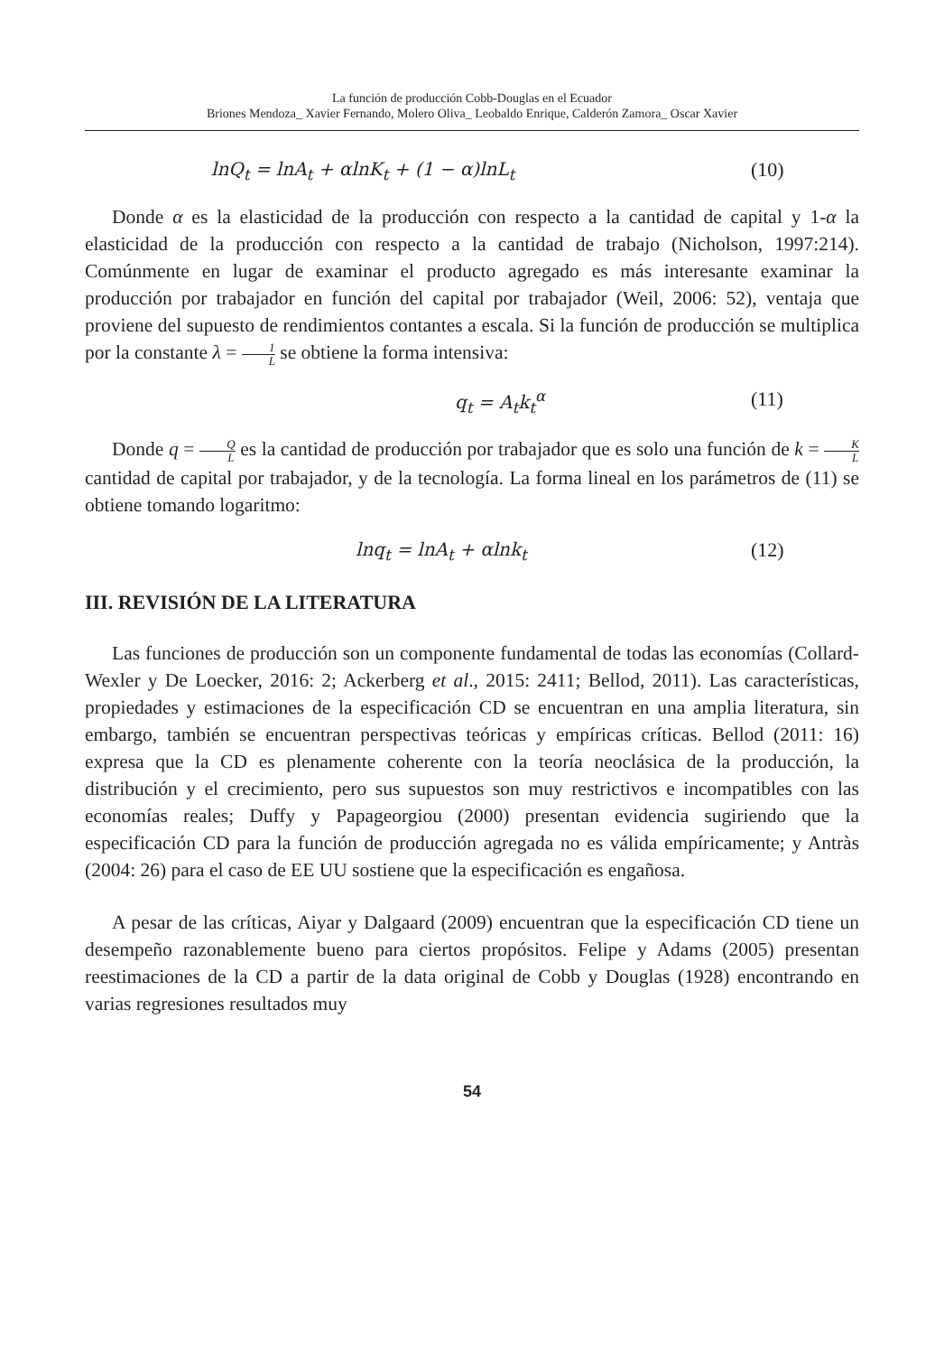La función de producción Cobb-Douglas en el Ecuador
Briones Mendoza_ Xavier Fernando, Molero Oliva_ Leobaldo Enrique, Calderón Zamora_ Oscar Xavier
lnQ<sub>t</sub> = lnA<sub>t</sub> + αlnK<sub>t</sub> + (1 − α)lnL<sub>t</sub> (10)
Donde α es la elasticidad de la producción con respecto a la cantidad de capital y 1-α la elasticidad de la producción con respecto a la cantidad de trabajo (Nicholson, 1997:214). Comúnmente en lugar de examinar el producto agregado es más interesante examinar la producción por trabajador en función del capital por trabajador (Weil, 2006: 52), ventaja que proviene del supuesto de rendimientos contantes a escala. Si la función de producción se multiplica por la constante λ = 1 L se obtiene la forma intensiva:
q<sub>t</sub> = A<sub>t</sub>k<sub>t</sub><sup>α</sup> (11)
Donde q = Q L es la cantidad de producción por trabajador que es solo una función de k = K L cantidad de capital por trabajador, y de la tecnología. La forma lineal en los parámetros de (11) se obtiene tomando logaritmo:
lnq<sub>t</sub> = lnA<sub>t</sub> + αlnk<sub>t</sub> (12)
III. REVISIÓN DE LA LITERATURA
Las funciones de producción son un componente fundamental de todas las economías (Collard-Wexler y De Loecker, 2016: 2; Ackerberg et al., 2015: 2411; Bellod, 2011). Las características, propiedades y estimaciones de la especificación CD se encuentran en una amplia literatura, sin embargo, también se encuentran perspectivas teóricas y empíricas críticas. Bellod (2011: 16) expresa que la CD es plenamente coherente con la teoría neoclásica de la producción, la distribución y el crecimiento, pero sus supuestos son muy restrictivos e incompatibles con las economías reales; Duffy y Papageorgiou (2000) presentan evidencia sugiriendo que la especificación CD para la función de producción agregada no es válida empíricamente; y Antràs (2004: 26) para el caso de EE UU sostiene que la especificación es engañosa.
A pesar de las críticas, Aiyar y Dalgaard (2009) encuentran que la especificación CD tiene un desempeño razonablemente bueno para ciertos propósitos. Felipe y Adams (2005) presentan reestimaciones de la CD a partir de la data original de Cobb y Douglas (1928) encontrando en varias regresiones resultados muy
54